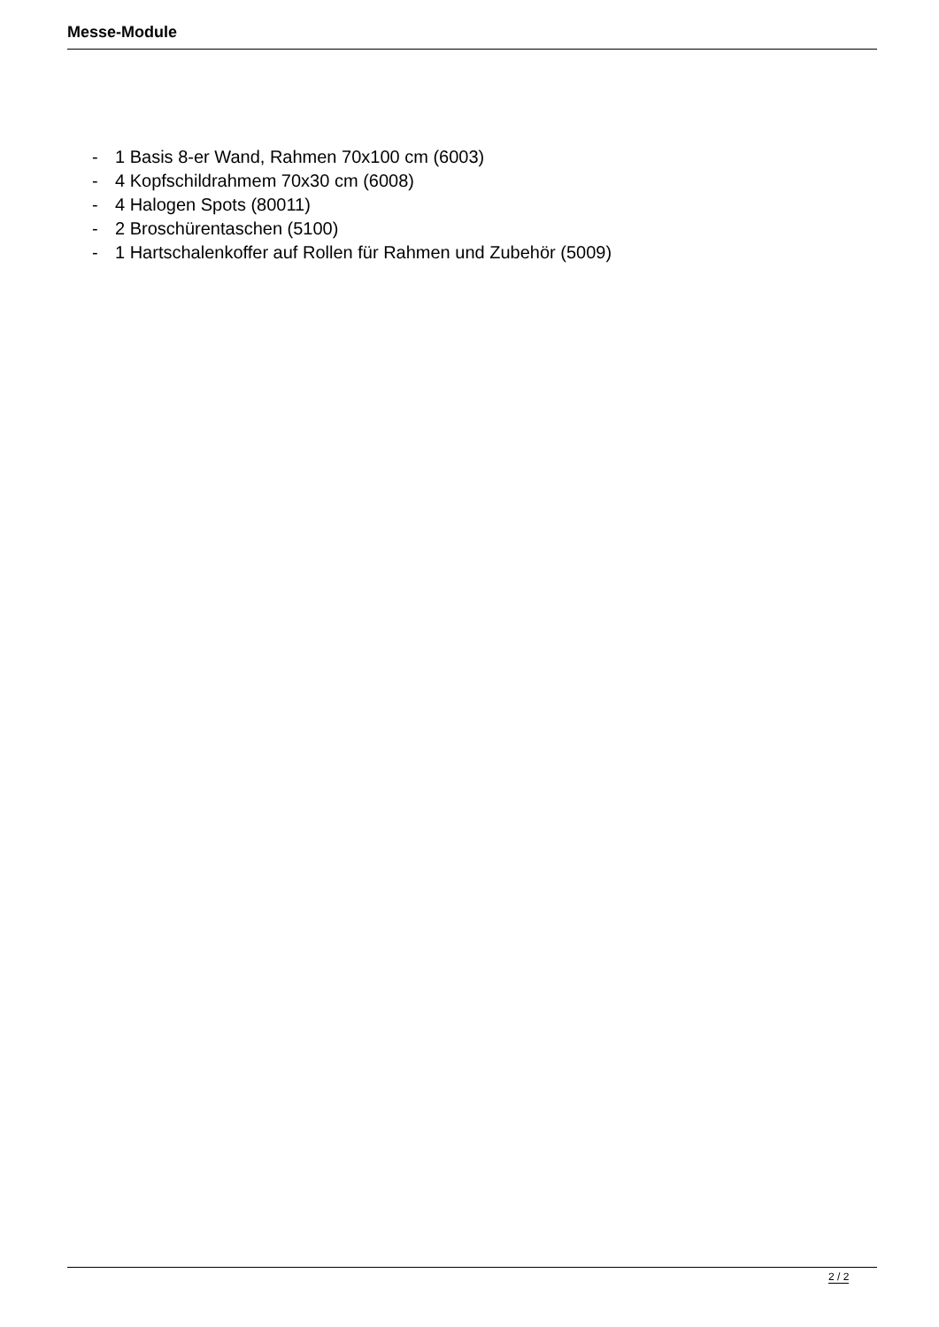Messe-Module
- 1 Basis 8-er Wand, Rahmen 70x100 cm (6003)
- 4 Kopfschildrahmem 70x30 cm (6008)
- 4 Halogen Spots (80011)
- 2 Broschürentaschen (5100)
- 1 Hartschalenkoffer auf Rollen für Rahmen und Zubehör (5009)
2 / 2